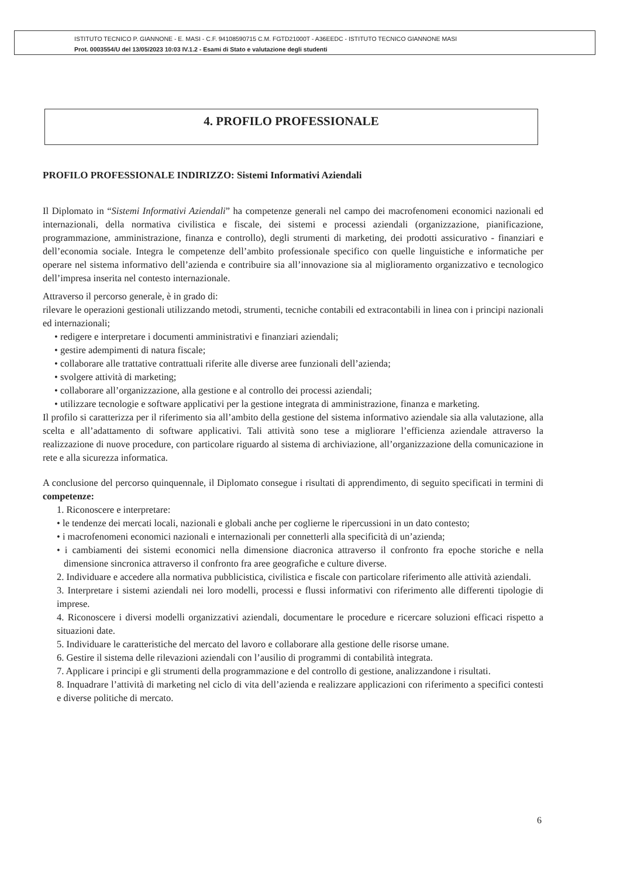ISTITUTO TECNICO P. GIANNONE - E. MASI - C.F. 94108590715 C.M. FGTD21000T - A36EEDC - ISTITUTO TECNICO GIANNONE MASI
Prot. 0003554/U del 13/05/2023 10:03 IV.1.2 - Esami di Stato e valutazione degli studenti
4. PROFILO PROFESSIONALE
PROFILO PROFESSIONALE INDIRIZZO: Sistemi Informativi Aziendali
Il Diplomato in “Sistemi Informativi Aziendali” ha competenze generali nel campo dei macrofenomeni economici nazionali ed internazionali, della normativa civilistica e fiscale, dei sistemi e processi aziendali (organizzazione, pianificazione, programmazione, amministrazione, finanza e controllo), degli strumenti di marketing, dei prodotti assicurativo - finanziari e dell’economia sociale. Integra le competenze dell’ambito professionale specifico con quelle linguistiche e informatiche per operare nel sistema informativo dell’azienda e contribuire sia all’innovazione sia al miglioramento organizzativo e tecnologico dell’impresa inserita nel contesto internazionale.
Attraverso il percorso generale, è in grado di:
rilevare le operazioni gestionali utilizzando metodi, strumenti, tecniche contabili ed extracontabili in linea con i principi nazionali ed internazionali;
• redigere e interpretare i documenti amministrativi e finanziari aziendali;
• gestire adempimenti di natura fiscale;
• collaborare alle trattative contrattuali riferite alle diverse aree funzionali dell’azienda;
• svolgere attività di marketing;
• collaborare all’organizzazione, alla gestione e al controllo dei processi aziendali;
• utilizzare tecnologie e software applicativi per la gestione integrata di amministrazione, finanza e marketing.
Il profilo si caratterizza per il riferimento sia all’ambito della gestione del sistema informativo aziendale sia alla valutazione, alla scelta e all’adattamento di software applicativi. Tali attività sono tese a migliorare l’efficienza aziendale attraverso la realizzazione di nuove procedure, con particolare riguardo al sistema di archiviazione, all’organizzazione della comunicazione in rete e alla sicurezza informatica.
A conclusione del percorso quinquennale, il Diplomato consegue i risultati di apprendimento, di seguito specificati in termini di competenze:
1. Riconoscere e interpretare:
• le tendenze dei mercati locali, nazionali e globali anche per coglierne le ripercussioni in un dato contesto;
• i macrofenomeni economici nazionali e internazionali per connetterli alla specificità di un’azienda;
• i cambiamenti dei sistemi economici nella dimensione diacronica attraverso il confronto fra epoche storiche e nella dimensione sincronica attraverso il confronto fra aree geografiche e culture diverse.
2. Individuare e accedere alla normativa pubblicistica, civilistica e fiscale con particolare riferimento alle attività aziendali.
3. Interpretare i sistemi aziendali nei loro modelli, processi e flussi informativi con riferimento alle differenti tipologie di imprese.
4. Riconoscere i diversi modelli organizzativi aziendali, documentare le procedure e ricercare soluzioni efficaci rispetto a situazioni date.
5. Individuare le caratteristiche del mercato del lavoro e collaborare alla gestione delle risorse umane.
6. Gestire il sistema delle rilevazioni aziendali con l’ausilio di programmi di contabilità integrata.
7. Applicare i principi e gli strumenti della programmazione e del controllo di gestione, analizzandone i risultati.
8. Inquadrare l’attività di marketing nel ciclo di vita dell’azienda e realizzare applicazioni con riferimento a specifici contesti e diverse politiche di mercato.
6